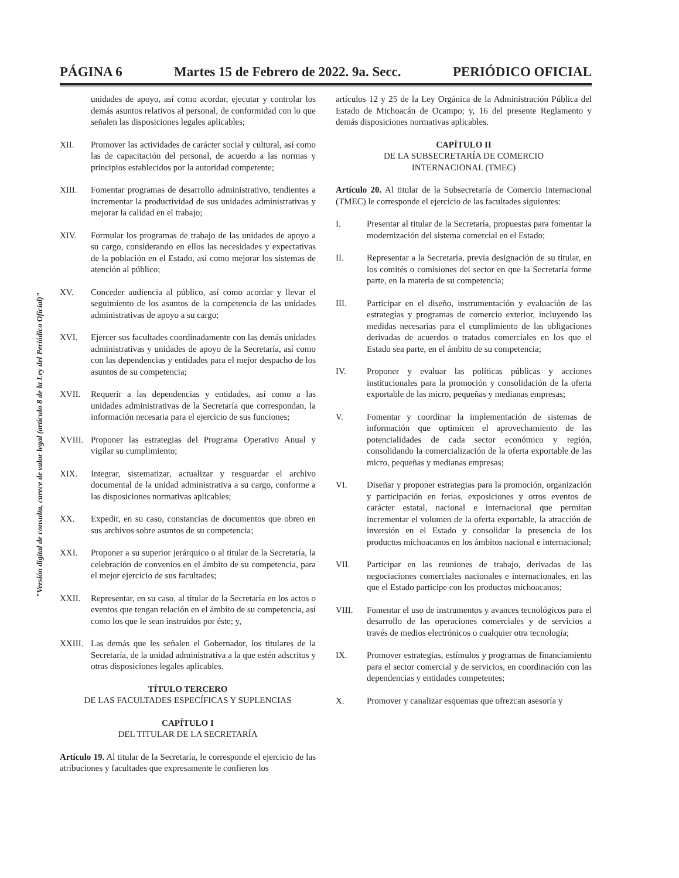PÁGINA 6 Martes 15 de Febrero de 2022. 9a. Secc. PERIÓDICO OFICIAL
"Versión digital de consulta, carece de valor legal (artículo 8 de la Ley del Periódico Oficial)"
unidades de apoyo, así como acordar, ejecutar y controlar los demás asuntos relativos al personal, de conformidad con lo que señalen las disposiciones legales aplicables;
XII. Promover las actividades de carácter social y cultural, así como las de capacitación del personal, de acuerdo a las normas y principios establecidos por la autoridad competente;
XIII. Fomentar programas de desarrollo administrativo, tendientes a incrementar la productividad de sus unidades administrativas y mejorar la calidad en el trabajo;
XIV. Formular los programas de trabajo de las unidades de apoyo a su cargo, considerando en ellos las necesidades y expectativas de la población en el Estado, así como mejorar los sistemas de atención al público;
XV. Conceder audiencia al público, así como acordar y llevar el seguimiento de los asuntos de la competencia de las unidades administrativas de apoyo a su cargo;
XVI. Ejercer sus facultades coordinadamente con las demás unidades administrativas y unidades de apoyo de la Secretaría, así como con las dependencias y entidades para el mejor despacho de los asuntos de su competencia;
XVII. Requerir a las dependencias y entidades, así como a las unidades administrativas de la Secretaría que correspondan, la información necesaria para el ejercicio de sus funciones;
XVIII.
Proponer las estrategias del Programa Operativo Anual y vigilar su cumplimiento;
XIX. Integrar, sistematizar, actualizar y resguardar el archivo documental de la unidad administrativa a su cargo, conforme a las disposiciones normativas aplicables;
XX. Expedir, en su caso, constancias de documentos que obren en sus archivos sobre asuntos de su competencia;
XXI. Proponer a su superior jerárquico o al titular de la Secretaría, la celebración de convenios en el ámbito de su competencia, para el mejor ejercicio de sus facultades;
XXII. Representar, en su caso, al titular de la Secretaría en los actos o eventos que tengan relación en el ámbito de su competencia, así como los que le sean instruidos por éste; y,
XXIII.
Las demás que les señalen el Gobernador, los titulares de la Secretaría, de la unidad administrativa a la que estén adscritos y otras disposiciones legales aplicables.
TÍTULO TERCERO
DE LAS FACULTADES ESPECÍFICAS Y SUPLENCIAS
CAPÍTULO I
DEL TITULAR DE LA SECRETARÍA
Artículo 19. Al titular de la Secretaría, le corresponde el ejercicio de las atribuciones y facultades que expresamente le confieren los
artículos 12 y 25 de la Ley Orgánica de la Administración Pública del Estado de Michoacán de Ocampo; y, 16 del presente Reglamento y demás disposiciones normativas aplicables.
CAPÍTULO II
DE LA SUBSECRETARÍA DE COMERCIO
INTERNACIONAL (TMEC)
Artículo 20. Al titular de la Subsecretaría de Comercio Internacional (TMEC) le corresponde el ejercicio de las facultades siguientes:
I. Presentar al titular de la Secretaría, propuestas para fomentar la modernización del sistema comercial en el Estado;
II. Representar a la Secretaría, previa designación de su titular, en los comités o comisiones del sector en que la Secretaría forme parte, en la materia de su competencia;
III. Participar en el diseño, instrumentación y evaluación de las estrategias y programas de comercio exterior, incluyendo las medidas necesarias para el cumplimiento de las obligaciones derivadas de acuerdos o tratados comerciales en los que el Estado sea parte, en el ámbito de su competencia;
IV. Proponer y evaluar las políticas públicas y acciones institucionales para la promoción y consolidación de la oferta exportable de las micro, pequeñas y medianas empresas;
V. Fomentar y coordinar la implementación de sistemas de información que optimicen el aprovechamiento de las potencialidades de cada sector económico y región, consolidando la comercialización de la oferta exportable de las micro, pequeñas y medianas empresas;
VI. Diseñar y proponer estrategias para la promoción, organización y participación en ferias, exposiciones y otros eventos de carácter estatal, nacional e internacional que permitan incrementar el volumen de la oferta exportable, la atracción de inversión en el Estado y consolidar la presencia de los productos michoacanos en los ámbitos nacional e internacional;
VII. Participar en las reuniones de trabajo, derivadas de las negociaciones comerciales nacionales e internacionales, en las que el Estado participe con los productos michoacanos;
VIII. Fomentar el uso de instrumentos y avances tecnológicos para el desarrollo de las operaciones comerciales y de servicios a través de medios electrónicos o cualquier otra tecnología;
IX. Promover estrategias, estímulos y programas de financiamiento para el sector comercial y de servicios, en coordinación con las dependencias y entidades competentes;
X. Promover y canalizar esquemas que ofrezcan asesoría y